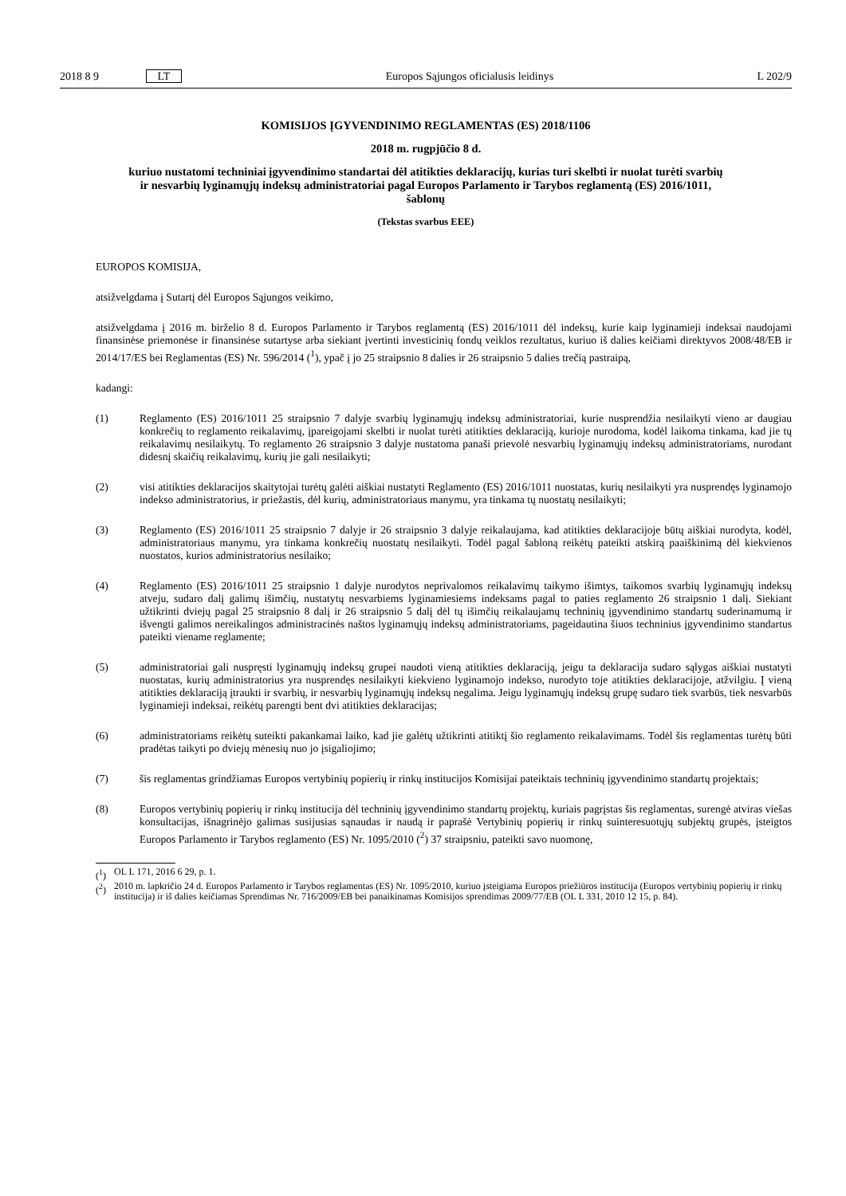2018 8 9 LT Europos Sąjungos oficialusis leidinys L 202/9
KOMISIJOS ĮGYVENDINIMO REGLAMENTAS (ES) 2018/1106
2018 m. rugpjūčio 8 d.
kuriuo nustatomi techniniai įgyvendinimo standartai dėl atitikties deklaracijų, kurias turi skelbti ir nuolat turėti svarbių ir nesvarbių lyginamųjų indeksų administratoriai pagal Europos Parlamento ir Tarybos reglamentą (ES) 2016/1011, šablonų
(Tekstas svarbus EEE)
EUROPOS KOMISIJA,
atsižvelgdama į Sutartį dėl Europos Sąjungos veikimo,
atsižvelgdama į 2016 m. birželio 8 d. Europos Parlamento ir Tarybos reglamentą (ES) 2016/1011 dėl indeksų, kurie kaip lyginamieji indeksai naudojami finansinėse priemonėse ir finansinėse sutartyse arba siekiant įvertinti investicinių fondų veiklos rezultatus, kuriuo iš dalies keičiami direktyvos 2008/48/EB ir 2014/17/ES bei Reglamentas (ES) Nr. 596/2014 (<sup>1</sup>), ypač į jo 25 straipsnio 8 dalies ir 26 straipsnio 5 dalies trečią pastraipą,
kadangi:
(1) Reglamento (ES) 2016/1011 25 straipsnio 7 dalyje svarbių lyginamųjų indeksų administratoriai, kurie nusprendžia nesilaikyti vieno ar daugiau konkrečių to reglamento reikalavimų, įpareigojami skelbti ir nuolat turėti atitikties deklaraciją, kurioje nurodoma, kodėl laikoma tinkama, kad jie tų reikalavimų nesilaikytų. To reglamento 26 straipsnio 3 dalyje nustatoma panaši prievolė nesvarbių lyginamųjų indeksų administratoriams, nurodant didesnį skaičių reikalavimų, kurių jie gali nesilaikyti;
(2) visi atitikties deklaracijos skaitytojai turėtų galėti aiškiai nustatyti Reglamento (ES) 2016/1011 nuostatas, kurių nesilaikyti yra nusprendęs lyginamojo indekso administratorius, ir priežastis, dėl kurių, administratoriaus manymu, yra tinkama tų nuostatų nesilaikyti;
(3) Reglamento (ES) 2016/1011 25 straipsnio 7 dalyje ir 26 straipsnio 3 dalyje reikalaujama, kad atitikties deklaracijoje būtų aiškiai nurodyta, kodėl, administratoriaus manymu, yra tinkama konkrečių nuostatų nesilaikyti. Todėl pagal šabloną reikėtų pateikti atskirą paaiškinimą dėl kiekvienos nuostatos, kurios administratorius nesilaiko;
(4) Reglamento (ES) 2016/1011 25 straipsnio 1 dalyje nurodytos neprivalomos reikalavimų taikymo išimtys, taikomos svarbių lyginamųjų indeksų atveju, sudaro dalį galimų išimčių, nustatytų nesvarbiems lyginamiesiems indeksams pagal to paties reglamento 26 straipsnio 1 dalį. Siekiant užtikrinti dviejų pagal 25 straipsnio 8 dalį ir 26 straipsnio 5 dalį dėl tų išimčių reikalaujamų techninių įgyvendinimo standartų suderinamumą ir išvengti galimos nereikalingos administracinės naštos lyginamųjų indeksų administratoriams, pageidautina šiuos techninius įgyvendinimo standartus pateikti viename reglamente;
(5) administratoriai gali nuspręsti lyginamųjų indeksų grupei naudoti vieną atitikties deklaraciją, jeigu ta deklaracija sudaro sąlygas aiškiai nustatyti nuostatas, kurių administratorius yra nusprendęs nesilaikyti kiekvieno lyginamojo indekso, nurodyto toje atitikties deklaracijoje, atžvilgiu. Į vieną atitikties deklaraciją įtraukti ir svarbių, ir nesvarbių lyginamųjų indeksų negalima. Jeigu lyginamųjų indeksų grupę sudaro tiek svarbūs, tiek nesvarbūs lyginamieji indeksai, reikėtų parengti bent dvi atitikties deklaracijas;
(6) administratoriams reikėtų suteikti pakankamai laiko, kad jie galėtų užtikrinti atitiktį šio reglamento reikalavimams. Todėl šis reglamentas turėtų būti pradėtas taikyti po dviejų mėnesių nuo jo įsigaliojimo;
(7) šis reglamentas grindžiamas Europos vertybinių popierių ir rinkų institucijos Komisijai pateiktais techninių įgyvendinimo standartų projektais;
(8) Europos vertybinių popierių ir rinkų institucija dėl techninių įgyvendinimo standartų projektų, kuriais pagrįstas šis reglamentas, surengė atviras viešas konsultacijas, išnagrinėjo galimas susijusias sąnaudas ir naudą ir paprašė Vertybinių popierių ir rinkų suinteresuotųjų subjektų grupės, įsteigtos Europos Parlamento ir Tarybos reglamento (ES) Nr. 1095/2010 (<sup>2</sup>) 37 straipsniu, pateikti savo nuomonę,
(<sup>1</sup>) OL L 171, 2016 6 29, p. 1.
(<sup>2</sup>) 2010 m. lapkričio 24 d. Europos Parlamento ir Tarybos reglamentas (ES) Nr. 1095/2010, kuriuo įsteigiama Europos priežiūros institucija (Europos vertybinių popierių ir rinkų institucija) ir iš dalies keičiamas Sprendimas Nr. 716/2009/EB bei panaikinamas Komisijos sprendimas 2009/77/EB (OL L 331, 2010 12 15, p. 84).